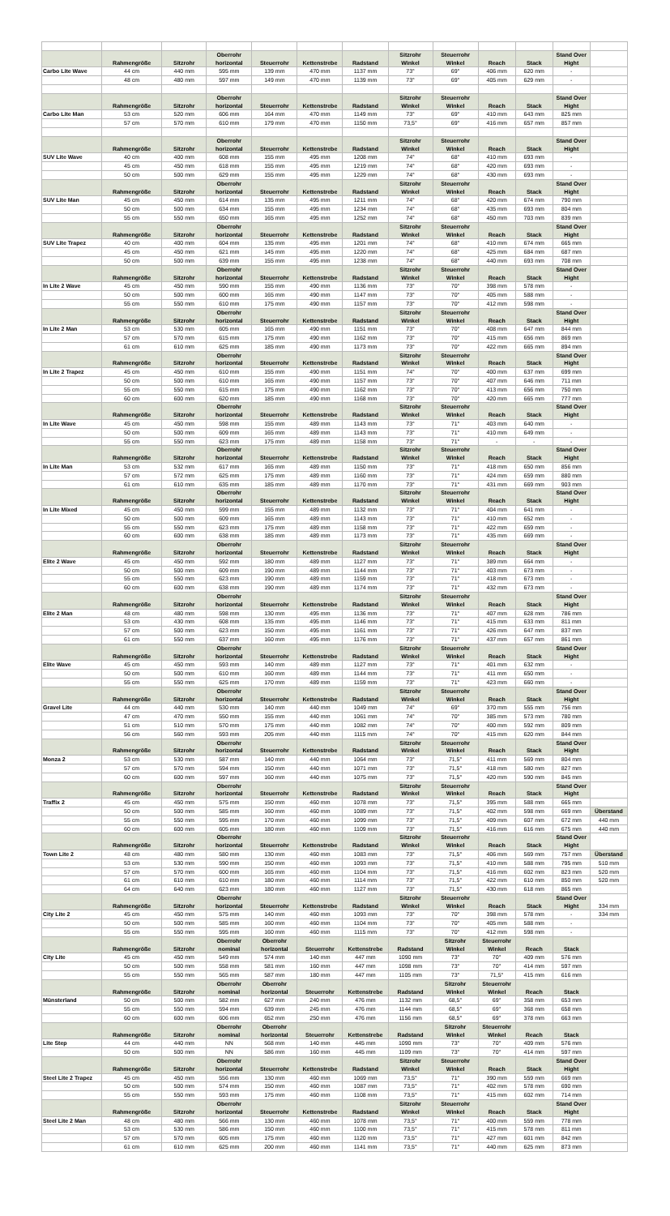| | Rahmengröße | Sitzrohr | Oberrohr horizontal | Steuerrohr | Kettenstrebe | Radstand | Sitzrohr Winkel | Steuerrohr Winkel | Reach | Stack | Stand Over Hight | |
| --- | --- | --- | --- | --- | --- | --- | --- | --- | --- | --- | --- | --- |
| Carbo Lite Wave | 44 cm | 440 mm | 595 mm | 139 mm | 470 mm | 1137 mm | 73° | 69° | 406 mm | 620 mm | - | |
| | 48 cm | 480 mm | 597 mm | 149 mm | 470 mm | 1139 mm | 73° | 69° | 405 mm | 629 mm | - | |
| | Rahmengröße | Sitzrohr | Oberrohr horizontal | Steuerrohr | Kettenstrebe | Radstand | Sitzrohr Winkel | Steuerrohr Winkel | Reach | Stack | Stand Over Hight | |
| Carbo Lite Man | 53 cm | 520 mm | 606 mm | 164 mm | 470 mm | 1149 mm | 73° | 69° | 410 mm | 643 mm | 825 mm | |
| | 57 cm | 570 mm | 610 mm | 179 mm | 470 mm | 1150 mm | 73,5° | 69° | 416 mm | 657 mm | 857 mm | |
| | Rahmengröße | Sitzrohr | Oberrohr horizontal | Steuerrohr | Kettenstrebe | Radstand | Sitzrohr Winkel | Steuerrohr Winkel | Reach | Stack | Stand Over Hight | |
| SUV Lite Wave | 40 cm | 400 mm | 608 mm | 155 mm | 495 mm | 1208 mm | 74° | 68° | 410 mm | 693 mm | - | |
| | 45 cm | 450 mm | 618 mm | 155 mm | 495 mm | 1219 mm | 74° | 68° | 420 mm | 693 mm | - | |
| | 50 cm | 500 mm | 629 mm | 155 mm | 495 mm | 1229 mm | 74° | 68° | 430 mm | 693 mm | - | |
| | Rahmengröße | Sitzrohr | Oberrohr horizontal | Steuerrohr | Kettenstrebe | Radstand | Sitzrohr Winkel | Steuerrohr Winkel | Reach | Stack | Stand Over Hight | |
| SUV Lite Man | 45 cm | 450 mm | 614 mm | 135 mm | 495 mm | 1211 mm | 74° | 68° | 420 mm | 674 mm | 790 mm | |
| | 50 cm | 500 mm | 634 mm | 155 mm | 495 mm | 1234 mm | 74° | 68° | 435 mm | 693 mm | 804 mm | |
| | 55 cm | 550 mm | 650 mm | 165 mm | 495 mm | 1252 mm | 74° | 68° | 450 mm | 703 mm | 839 mm | |
| | Rahmengröße | Sitzrohr | Oberrohr horizontal | Steuerrohr | Kettenstrebe | Radstand | Sitzrohr Winkel | Steuerrohr Winkel | Reach | Stack | Stand Over Hight | |
| SUV Lite Trapez | 40 cm | 400 mm | 604 mm | 135 mm | 495 mm | 1201 mm | 74° | 68° | 410 mm | 674 mm | 665 mm | |
| | 45 cm | 450 mm | 621 mm | 145 mm | 495 mm | 1220 mm | 74° | 68° | 425 mm | 684 mm | 687 mm | |
| | 50 cm | 500 mm | 639 mm | 155 mm | 495 mm | 1238 mm | 74° | 68° | 440 mm | 693 mm | 708 mm | |
| | Rahmengröße | Sitzrohr | Oberrohr horizontal | Steuerrohr | Kettenstrebe | Radstand | Sitzrohr Winkel | Steuerrohr Winkel | Reach | Stack | Stand Over Hight | |
| In Lite 2 Wave | 45 cm | 450 mm | 590 mm | 155 mm | 490 mm | 1136 mm | 73° | 70° | 398 mm | 578 mm | - | |
| | 50 cm | 500 mm | 600 mm | 165 mm | 490 mm | 1147 mm | 73° | 70° | 405 mm | 588 mm | - | |
| | 55 cm | 550 mm | 610 mm | 175 mm | 490 mm | 1157 mm | 73° | 70° | 412 mm | 598 mm | - | |
| | Rahmengröße | Sitzrohr | Oberrohr horizontal | Steuerrohr | Kettenstrebe | Radstand | Sitzrohr Winkel | Steuerrohr Winkel | Reach | Stack | Stand Over Hight | |
| In Lite 2 Man | 53 cm | 530 mm | 605 mm | 165 mm | 490 mm | 1151 mm | 73° | 70° | 408 mm | 647 mm | 844 mm | |
| | 57 cm | 570 mm | 615 mm | 175 mm | 490 mm | 1162 mm | 73° | 70° | 415 mm | 656 mm | 869 mm | |
| | 61 cm | 610 mm | 625 mm | 185 mm | 490 mm | 1173 mm | 73° | 70° | 422 mm | 665 mm | 894 mm | |
| | Rahmengröße | Sitzrohr | Oberrohr horizontal | Steuerrohr | Kettenstrebe | Radstand | Sitzrohr Winkel | Steuerrohr Winkel | Reach | Stack | Stand Over Hight | |
| In Lite 2 Trapez | 45 cm | 450 mm | 610 mm | 155 mm | 490 mm | 1151 mm | 74° | 70° | 400 mm | 637 mm | 699 mm | |
| | 50 cm | 500 mm | 610 mm | 165 mm | 490 mm | 1157 mm | 73° | 70° | 407 mm | 646 mm | 711 mm | |
| | 55 cm | 550 mm | 615 mm | 175 mm | 490 mm | 1162 mm | 73° | 70° | 413 mm | 656 mm | 750 mm | |
| | 60 cm | 600 mm | 620 mm | 185 mm | 490 mm | 1168 mm | 73° | 70° | 420 mm | 665 mm | 777 mm | |
| | Rahmengröße | Sitzrohr | Oberrohr horizontal | Steuerrohr | Kettenstrebe | Radstand | Sitzrohr Winkel | Steuerrohr Winkel | Reach | Stack | Stand Over Hight | |
| In Lite Wave | 45 cm | 450 mm | 598 mm | 155 mm | 489 mm | 1143 mm | 73° | 71° | 403 mm | 640 mm | - | |
| | 50 cm | 500 mm | 609 mm | 165 mm | 489 mm | 1143 mm | 73° | 71° | 410 mm | 649 mm | - | |
| | 55 cm | 550 mm | 623 mm | 175 mm | 489 mm | 1158 mm | 73° | 71° | - | - | - | |
| | Rahmengröße | Sitzrohr | Oberrohr horizontal | Steuerrohr | Kettenstrebe | Radstand | Sitzrohr Winkel | Steuerrohr Winkel | Reach | Stack | Stand Over Hight | |
| In Lite Man | 53 cm | 532 mm | 617 mm | 165 mm | 489 mm | 1150 mm | 73° | 71° | 418 mm | 650 mm | 856 mm | |
| | 57 cm | 572 mm | 625 mm | 175 mm | 489 mm | 1160 mm | 73° | 71° | 424 mm | 659 mm | 880 mm | |
| | 61 cm | 610 mm | 635 mm | 185 mm | 489 mm | 1170 mm | 73° | 71° | 431 mm | 669 mm | 903 mm | |
| | Rahmengröße | Sitzrohr | Oberrohr horizontal | Steuerrohr | Kettenstrebe | Radstand | Sitzrohr Winkel | Steuerrohr Winkel | Reach | Stack | Stand Over Hight | |
| In Lite Mixed | 45 cm | 450 mm | 599 mm | 155 mm | 489 mm | 1132 mm | 73° | 71° | 404 mm | 641 mm | - | |
| | 50 cm | 500 mm | 609 mm | 165 mm | 489 mm | 1143 mm | 73° | 71° | 410 mm | 652 mm | - | |
| | 55 cm | 550 mm | 623 mm | 175 mm | 489 mm | 1158 mm | 73° | 71° | 422 mm | 659 mm | - | |
| | 60 cm | 600 mm | 638 mm | 185 mm | 489 mm | 1173 mm | 73° | 71° | 435 mm | 669 mm | - | |
| | Rahmengröße | Sitzrohr | Oberrohr horizontal | Steuerrohr | Kettenstrebe | Radstand | Sitzrohr Winkel | Steuerrohr Winkel | Reach | Stack | Stand Over Hight | |
| Elite 2 Wave | 45 cm | 450 mm | 592 mm | 180 mm | 489 mm | 1127 mm | 73° | 71° | 389 mm | 664 mm | - | |
| | 50 cm | 500 mm | 609 mm | 190 mm | 489 mm | 1144 mm | 73° | 71° | 403 mm | 673 mm | - | |
| | 55 cm | 550 mm | 623 mm | 190 mm | 489 mm | 1159 mm | 73° | 71° | 418 mm | 673 mm | - | |
| | 60 cm | 600 mm | 638 mm | 190 mm | 489 mm | 1174 mm | 73° | 71° | 432 mm | 673 mm | - | |
| | Rahmengröße | Sitzrohr | Oberrohr horizontal | Steuerrohr | Kettenstrebe | Radstand | Sitzrohr Winkel | Steuerrohr Winkel | Reach | Stack | Stand Over Hight | |
| Elite 2 Man | 48 cm | 480 mm | 598 mm | 130 mm | 495 mm | 1136 mm | 73° | 71° | 407 mm | 628 mm | 786 mm | |
| | 53 cm | 430 mm | 608 mm | 135 mm | 495 mm | 1146 mm | 73° | 71° | 415 mm | 633 mm | 811 mm | |
| | 57 cm | 500 mm | 623 mm | 150 mm | 495 mm | 1161 mm | 73° | 71° | 426 mm | 647 mm | 837 mm | |
| | 61 cm | 550 mm | 637 mm | 160 mm | 495 mm | 1176 mm | 73° | 71° | 437 mm | 657 mm | 861 mm | |
| | Rahmengröße | Sitzrohr | Oberrohr horizontal | Steuerrohr | Kettenstrebe | Radstand | Sitzrohr Winkel | Steuerrohr Winkel | Reach | Stack | Stand Over Hight | |
| Elite Wave | 45 cm | 450 mm | 593 mm | 140 mm | 489 mm | 1127 mm | 73° | 71° | 401 mm | 632 mm | - | |
| | 50 cm | 500 mm | 610 mm | 160 mm | 489 mm | 1144 mm | 73° | 71° | 411 mm | 650 mm | - | |
| | 55 cm | 550 mm | 625 mm | 170 mm | 489 mm | 1159 mm | 73° | 71° | 423 mm | 660 mm | - | |
| | Rahmengröße | Sitzrohr | Oberrohr horizontal | Steuerrohr | Kettenstrebe | Radstand | Sitzrohr Winkel | Steuerrohr Winkel | Reach | Stack | Stand Over Hight | |
| Gravel Lite | 44 cm | 440 mm | 530 mm | 140 mm | 440 mm | 1049 mm | 74° | 69° | 370 mm | 555 mm | 756 mm | |
| | 47 cm | 470 mm | 550 mm | 155 mm | 440 mm | 1061 mm | 74° | 70° | 385 mm | 573 mm | 780 mm | |
| | 51 cm | 510 mm | 570 mm | 175 mm | 440 mm | 1082 mm | 74° | 70° | 400 mm | 592 mm | 809 mm | |
| | 56 cm | 560 mm | 593 mm | 205 mm | 440 mm | 1115 mm | 74° | 70° | 415 mm | 620 mm | 844 mm | |
| | Rahmengröße | Sitzrohr | Oberrohr horizontal | Steuerrohr | Kettenstrebe | Radstand | Sitzrohr Winkel | Steuerrohr Winkel | Reach | Stack | Stand Over Hight | |
| Monza 2 | 53 cm | 530 mm | 587 mm | 140 mm | 440 mm | 1064 mm | 73° | 71,5° | 411 mm | 569 mm | 804 mm | |
| | 57 cm | 570 mm | 594 mm | 150 mm | 440 mm | 1071 mm | 73° | 71,5° | 418 mm | 580 mm | 827 mm | |
| | 60 cm | 600 mm | 597 mm | 160 mm | 440 mm | 1075 mm | 73° | 71,5° | 420 mm | 590 mm | 845 mm | |
| | Rahmengröße | Sitzrohr | Oberrohr horizontal | Steuerrohr | Kettenstrebe | Radstand | Sitzrohr Winkel | Steuerrohr Winkel | Reach | Stack | Stand Over Hight | |
| Traffix 2 | 45 cm | 450 mm | 575 mm | 150 mm | 460 mm | 1078 mm | 73° | 71,5° | 395 mm | 588 mm | 665 mm | |
| | 50 cm | 500 mm | 585 mm | 160 mm | 460 mm | 1089 mm | 73° | 71,5° | 402 mm | 598 mm | 669 mm | Überstand |
| | 55 cm | 550 mm | 595 mm | 170 mm | 460 mm | 1099 mm | 73° | 71,5° | 409 mm | 607 mm | 672 mm | 440 mm |
| | 60 cm | 600 mm | 605 mm | 180 mm | 460 mm | 1109 mm | 73° | 71,5° | 416 mm | 616 mm | 675 mm | 440 mm |
| | Rahmengröße | Sitzrohr | Oberrohr horizontal | Steuerrohr | Kettenstrebe | Radstand | Sitzrohr Winkel | Steuerrohr Winkel | Reach | Stack | Stand Over Hight | |
| Town Lite 2 | 48 cm | 480 mm | 580 mm | 130 mm | 460 mm | 1083 mm | 73° | 71,5° | 406 mm | 569 mm | 757 mm | Überstand |
| | 53 cm | 530 mm | 590 mm | 150 mm | 460 mm | 1093 mm | 73° | 71,5° | 410 mm | 588 mm | 795 mm | 510 mm |
| | 57 cm | 570 mm | 600 mm | 165 mm | 460 mm | 1104 mm | 73° | 71,5° | 416 mm | 602 mm | 823 mm | 520 mm |
| | 61 cm | 610 mm | 610 mm | 180 mm | 460 mm | 1114 mm | 73° | 71,5° | 422 mm | 610 mm | 850 mm | 520 mm |
| | 64 cm | 640 mm | 623 mm | 180 mm | 460 mm | 1127 mm | 73° | 71,5° | 430 mm | 618 mm | 865 mm | |
| | Rahmengröße | Sitzrohr | Oberrohr horizontal | Steuerrohr | Kettenstrebe | Radstand | Sitzrohr Winkel | Steuerrohr Winkel | Reach | Stack | Stand Over Hight | 334 mm |
| City Lite 2 | 45 cm | 450 mm | 575 mm | 140 mm | 460 mm | 1093 mm | 73° | 70° | 398 mm | 578 mm | - | 334 mm |
| | 50 cm | 500 mm | 585 mm | 160 mm | 460 mm | 1104 mm | 73° | 70° | 405 mm | 588 mm | - | |
| | 55 cm | 550 mm | 595 mm | 160 mm | 460 mm | 1115 mm | 73° | 70° | 412 mm | 598 mm | - | |
| | Rahmengröße | Sitzrohr | Oberrohr nominal | Oberrohr horizontal | Steuerrohr | Kettenstrebe | Radstand | Sitzrohr Winkel | Steuerrohr Winkel | Reach | Stack | |
| City Lite | 45 cm | 450 mm | 549 mm | 574 mm | 140 mm | 447 mm | 1090 mm | 73° | 70° | 409 mm | 576 mm | |
| | 50 cm | 500 mm | 558 mm | 581 mm | 160 mm | 447 mm | 1098 mm | 73° | 70° | 414 mm | 597 mm | |
| | 55 cm | 550 mm | 565 mm | 587 mm | 180 mm | 447 mm | 1105 mm | 73° | 71,5° | 415 mm | 616 mm | |
| | Rahmengröße | Sitzrohr | Oberrohr nominal | Oberrohr horizontal | Steuerrohr | Kettenstrebe | Radstand | Sitzrohr Winkel | Steuerrohr Winkel | Reach | Stack | |
| Münsterland | 50 cm | 500 mm | 582 mm | 627 mm | 240 mm | 476 mm | 1132 mm | 68,5° | 69° | 358 mm | 653 mm | |
| | 55 cm | 550 mm | 594 mm | 639 mm | 245 mm | 476 mm | 1144 mm | 68,5° | 69° | 368 mm | 658 mm | |
| | 60 cm | 600 mm | 606 mm | 652 mm | 250 mm | 476 mm | 1156 mm | 68,5° | 69° | 378 mm | 663 mm | |
| | Rahmengröße | Sitzrohr | Oberrohr nominal | Oberrohr horizontal | Steuerrohr | Kettenstrebe | Radstand | Sitzrohr Winkel | Steuerrohr Winkel | Reach | Stack | |
| Lite Step | 44 cm | 440 mm | NN | 568 mm | 140 mm | 445 mm | 1090 mm | 73° | 70° | 409 mm | 576 mm | |
| | 50 cm | 500 mm | NN | 586 mm | 160 mm | 445 mm | 1109 mm | 73° | 70° | 414 mm | 597 mm | |
| | Rahmengröße | Sitzrohr | Oberrohr horizontal | Steuerrohr | Kettenstrebe | Radstand | Sitzrohr Winkel | Steuerrohr Winkel | Reach | Stack | Stand Over Hight | |
| Steel Lite 2 Trapez | 45 cm | 450 mm | 556 mm | 130 mm | 460 mm | 1069 mm | 73,5° | 71° | 390 mm | 559 mm | 669 mm | |
| | 50 cm | 500 mm | 574 mm | 150 mm | 460 mm | 1087 mm | 73,5° | 71° | 402 mm | 578 mm | 690 mm | |
| | 55 cm | 550 mm | 593 mm | 175 mm | 460 mm | 1108 mm | 73,5° | 71° | 415 mm | 602 mm | 714 mm | |
| | Rahmengröße | Sitzrohr | Oberrohr horizontal | Steuerrohr | Kettenstrebe | Radstand | Sitzrohr Winkel | Steuerrohr Winkel | Reach | Stack | Stand Over Hight | |
| Steel Lite 2 Man | 48 cm | 480 mm | 566 mm | 130 mm | 460 mm | 1078 mm | 73,5° | 71° | 400 mm | 559 mm | 778 mm | |
| | 53 cm | 530 mm | 586 mm | 150 mm | 460 mm | 1100 mm | 73,5° | 71° | 415 mm | 578 mm | 811 mm | |
| | 57 cm | 570 mm | 605 mm | 175 mm | 460 mm | 1120 mm | 73,5° | 71° | 427 mm | 601 mm | 842 mm | |
| | 61 cm | 610 mm | 625 mm | 200 mm | 460 mm | 1141 mm | 73,5° | 71° | 440 mm | 625 mm | 873 mm | |